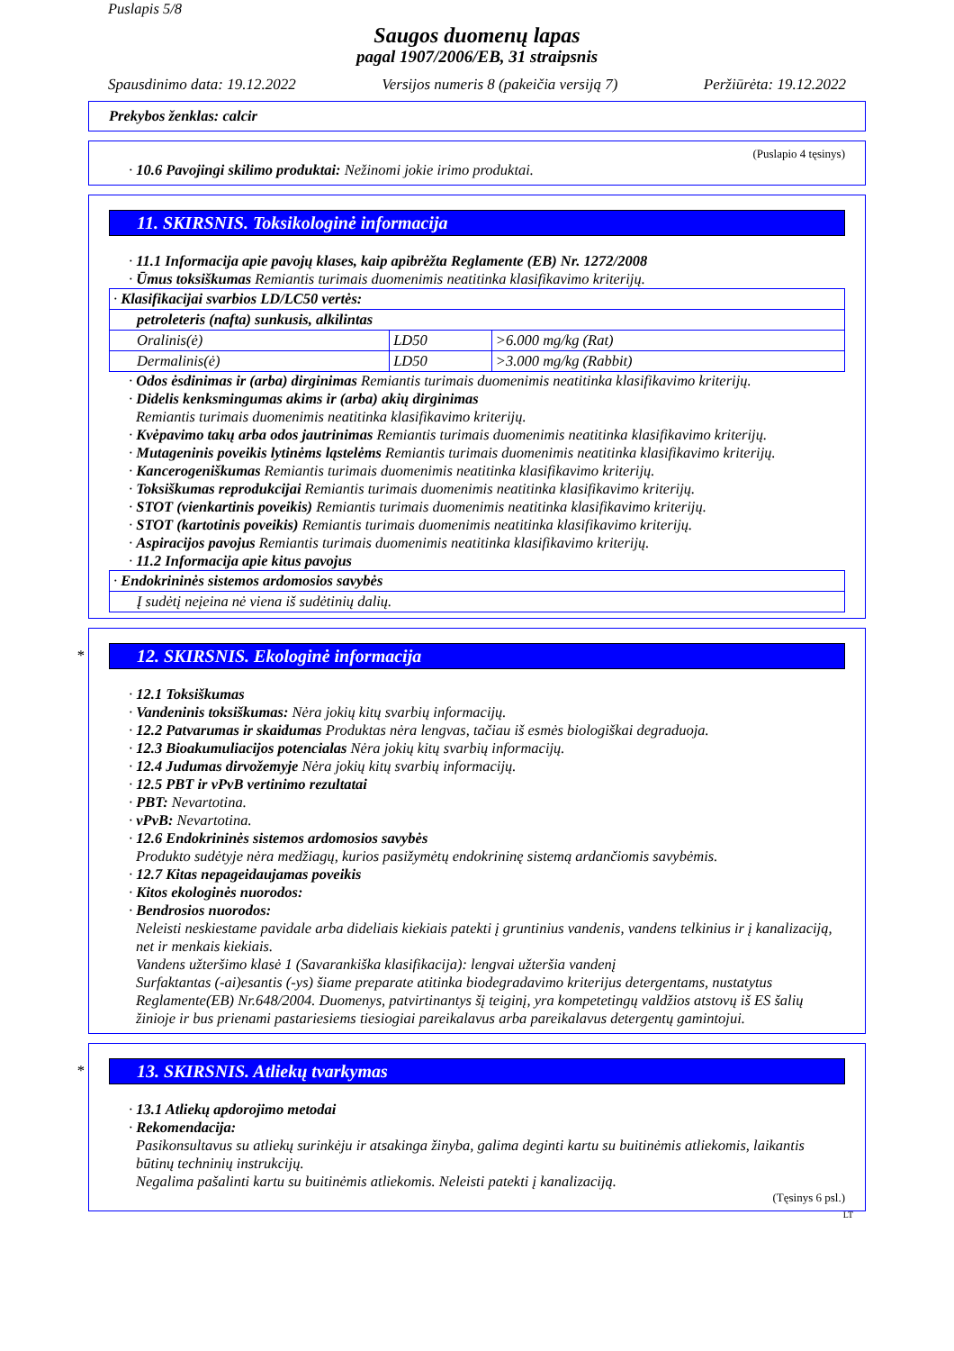Puslapis 5/8
Saugos duomenų lapas
pagal 1907/2006/EB, 31 straipsnis
Spausdinimo data: 19.12.2022 Versijos numeris 8 (pakeičia versiją 7) Peržiūrėta: 19.12.2022
Prekybos ženklas: calcir
(Puslapio 4 tęsinys)
· 10.6 Pavojingi skilimo produktai: Nežinomi jokie irimo produktai.
11. SKIRSNIS. Toksikologinė informacija
· 11.1 Informacija apie pavojų klases, kaip apibrėžta Reglamente (EB) Nr. 1272/2008
· Ūmus toksiškumas Remiantis turimais duomenimis neatitinka klasifikavimo kriterijų.
| · Klasifikacijai svarbios LD/LC50 vertės: | | |
| petroleteris (nafta) sunkusis, alkilintas | | |
| Oralinis(ė) | LD50 | >6.000 mg/kg (Rat) |
| Dermalinis(ė) | LD50 | >3.000 mg/kg (Rabbit) |
· Odos ėsdinimas ir (arba) dirginimas Remiantis turimais duomenimis neatitinka klasifikavimo kriterijų.
· Didelis kenksmingumas akims ir (arba) akių dirginimas
Remiantis turimais duomenimis neatitinka klasifikavimo kriterijų.
· Kvėpavimo takų arba odos jautrinimas Remiantis turimais duomenimis neatitinka klasifikavimo kriterijų.
· Mutageninis poveikis lytinėms ląstelėms Remiantis turimais duomenimis neatitinka klasifikavimo kriterijų.
· Kancerogeniškumas Remiantis turimais duomenimis neatitinka klasifikavimo kriterijų.
· Toksiškumas reprodukcijai Remiantis turimais duomenimis neatitinka klasifikavimo kriterijų.
· STOT (vienkartinis poveikis) Remiantis turimais duomenimis neatitinka klasifikavimo kriterijų.
· STOT (kartotinis poveikis) Remiantis turimais duomenimis neatitinka klasifikavimo kriterijų.
· Aspiracijos pavojus Remiantis turimais duomenimis neatitinka klasifikavimo kriterijų.
· 11.2 Informacija apie kitus pavojus
| · Endokrininės sistemos ardomosios savybės |
| Į sudėtį neįeina nė viena iš sudėtinių dalių. |
*
12. SKIRSNIS. Ekologinė informacija
· 12.1 Toksiškumas
· Vandeninis toksiškumas: Nėra jokių kitų svarbių informacijų.
· 12.2 Patvarumas ir skaidumas Produktas nėra lengvas, tačiau iš esmės biologiškai degraduoja.
· 12.3 Bioakumuliacijos potencialas Nėra jokių kitų svarbių informacijų.
· 12.4 Judumas dirvožemyje Nėra jokių kitų svarbių informacijų.
· 12.5 PBT ir vPvB vertinimo rezultatai
· PBT: Nevartotina.
· vPvB: Nevartotina.
· 12.6 Endokrininės sistemos ardomosios savybės
Produkto sudėtyje nėra medžiagų, kurios pasižymėtų endokrininę sistemą ardančiomis savybėmis.
· 12.7 Kitas nepageidaujamas poveikis
· Kitos ekologinės nuorodos:
· Bendrosios nuorodos:
Neleisti neskiestame pavidale arba dideliais kiekiais patekti į gruntinius vandenis, vandens telkinius ir į kanalizaciją, net ir menkais kiekiais.
Vandens užteršimo klasė 1 (Savarankiška klasifikacija): lengvai užteršia vandenį
Surfaktantas (-ai)esantis (-ys) šiame preparate atitinka biodegradavimo kriterijus detergentams, nustatytus Reglamente(EB) Nr.648/2004. Duomenys, patvirtinantys šį teiginį, yra kompetetingų valdžios atstovų iš ES šalių žinioje ir bus prienami pastariesiems tiesiogiai pareikalavus arba pareikalavus detergentų gamintojui.
*
13. SKIRSNIS. Atliekų tvarkymas
· 13.1 Atliekų apdorojimo metodai
· Rekomendacija:
Pasikonsultavus su atliekų surinkėju ir atsakinga žinyba, galima deginti kartu su buitinėmis atliekomis, laikantis būtinų techninių instrukcijų.
Negalima pašalinti kartu su buitinėmis atliekomis. Neleisti patekti į kanalizaciją.
(Tęsinys 6 psl.)
LT